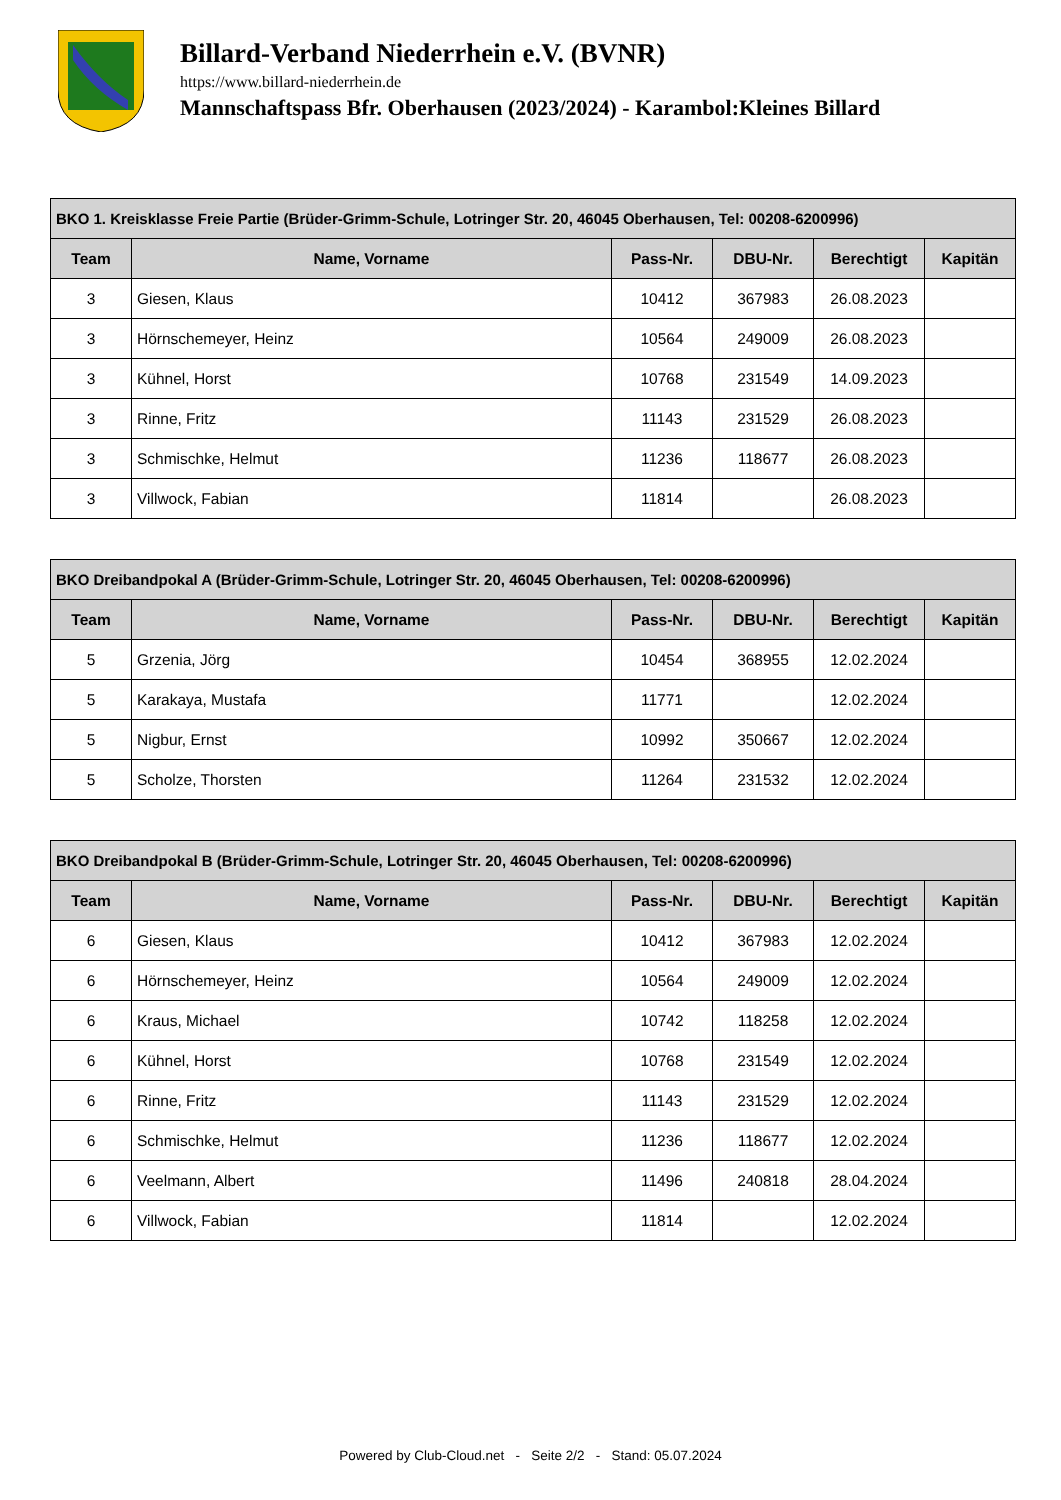Billard-Verband Niederrhein e.V. (BVNR)
https://www.billard-niederrhein.de
Mannschaftspass Bfr. Oberhausen (2023/2024) - Karambol:Kleines Billard
| BKO 1. Kreisklasse Freie Partie (Brüder-Grimm-Schule, Lotringer Str. 20, 46045 Oberhausen, Tel: 00208-6200996) | | | | | |
| --- | --- | --- | --- | --- | --- |
| Team | Name, Vorname | Pass-Nr. | DBU-Nr. | Berechtigt | Kapitän |
| 3 | Giesen, Klaus | 10412 | 367983 | 26.08.2023 | |
| 3 | Hörnschemeyer, Heinz | 10564 | 249009 | 26.08.2023 | |
| 3 | Kühnel, Horst | 10768 | 231549 | 14.09.2023 | |
| 3 | Rinne, Fritz | 11143 | 231529 | 26.08.2023 | |
| 3 | Schmischke, Helmut | 11236 | 118677 | 26.08.2023 | |
| 3 | Villwock, Fabian | 11814 | | 26.08.2023 | |
| BKO Dreibandpokal A (Brüder-Grimm-Schule, Lotringer Str. 20, 46045 Oberhausen, Tel: 00208-6200996) | | | | | |
| --- | --- | --- | --- | --- | --- |
| Team | Name, Vorname | Pass-Nr. | DBU-Nr. | Berechtigt | Kapitän |
| 5 | Grzenia, Jörg | 10454 | 368955 | 12.02.2024 | |
| 5 | Karakaya, Mustafa | 11771 | | 12.02.2024 | |
| 5 | Nigbur, Ernst | 10992 | 350667 | 12.02.2024 | |
| 5 | Scholze, Thorsten | 11264 | 231532 | 12.02.2024 | |
| BKO Dreibandpokal B (Brüder-Grimm-Schule, Lotringer Str. 20, 46045 Oberhausen, Tel: 00208-6200996) | | | | | |
| --- | --- | --- | --- | --- | --- |
| Team | Name, Vorname | Pass-Nr. | DBU-Nr. | Berechtigt | Kapitän |
| 6 | Giesen, Klaus | 10412 | 367983 | 12.02.2024 | |
| 6 | Hörnschemeyer, Heinz | 10564 | 249009 | 12.02.2024 | |
| 6 | Kraus, Michael | 10742 | 118258 | 12.02.2024 | |
| 6 | Kühnel, Horst | 10768 | 231549 | 12.02.2024 | |
| 6 | Rinne, Fritz | 11143 | 231529 | 12.02.2024 | |
| 6 | Schmischke, Helmut | 11236 | 118677 | 12.02.2024 | |
| 6 | Veelmann, Albert | 11496 | 240818 | 28.04.2024 | |
| 6 | Villwock, Fabian | 11814 | | 12.02.2024 | |
Powered by Club-Cloud.net - Seite 2/2 - Stand: 05.07.2024